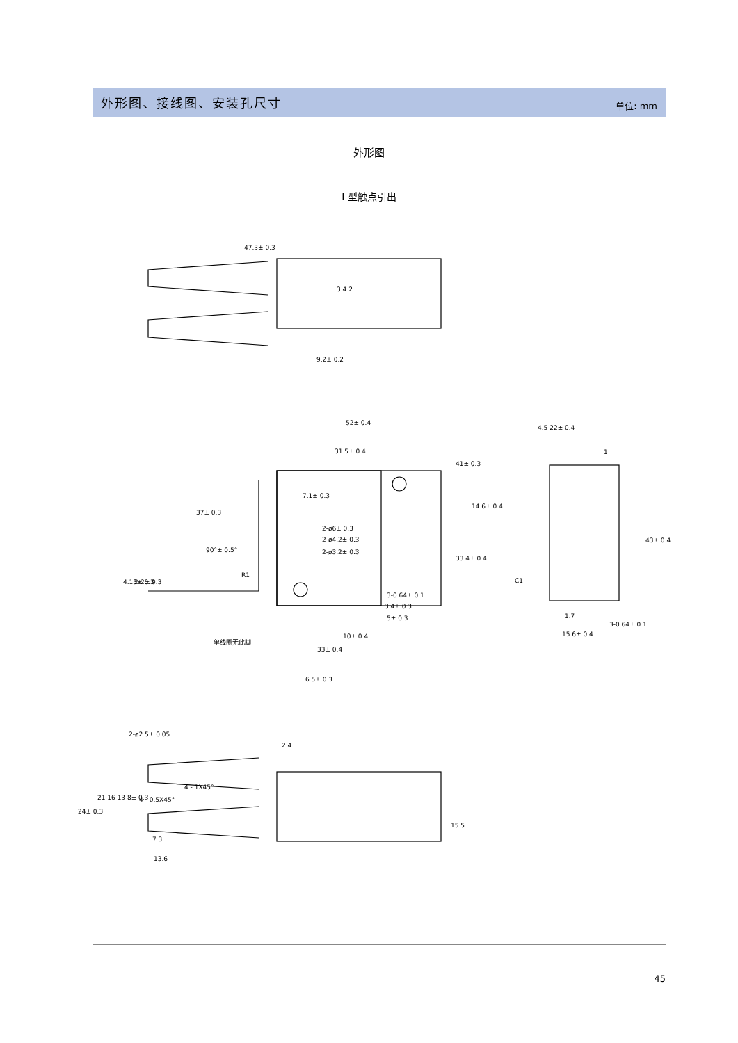外形图、接线图、安装孔尺寸
单位: mm
外形图
I 型触点引出
47.3± 0.3
3 4 2
52± 0.4
31.5± 0.4
7.1± 0.3
37± 0.3
2-ø6± 0.3
2-ø4.2± 0.3
2-ø3.2± 0.3
90°± 0.5°
R1
3-0.64± 0.1
3.4± 0.3
5± 0.3
10± 0.4
单线圈无此脚
33± 0.4
4.5 22± 0.4
1
C1
1.7
15.6± 0.4
3-0.64± 0.1
2-ø2.5± 0.05
2.4
4 - 1X45°
4 - 0.5X45°
7.3
13.6
9.2± 0.2
41± 0.3
14.6± 0.4
33.4± 0.4
43± 0.4
4.13± 0.3
2-2± 0.3
6.5± 0.3
24± 0.3
21 16 13 8± 0.3
15.5
45